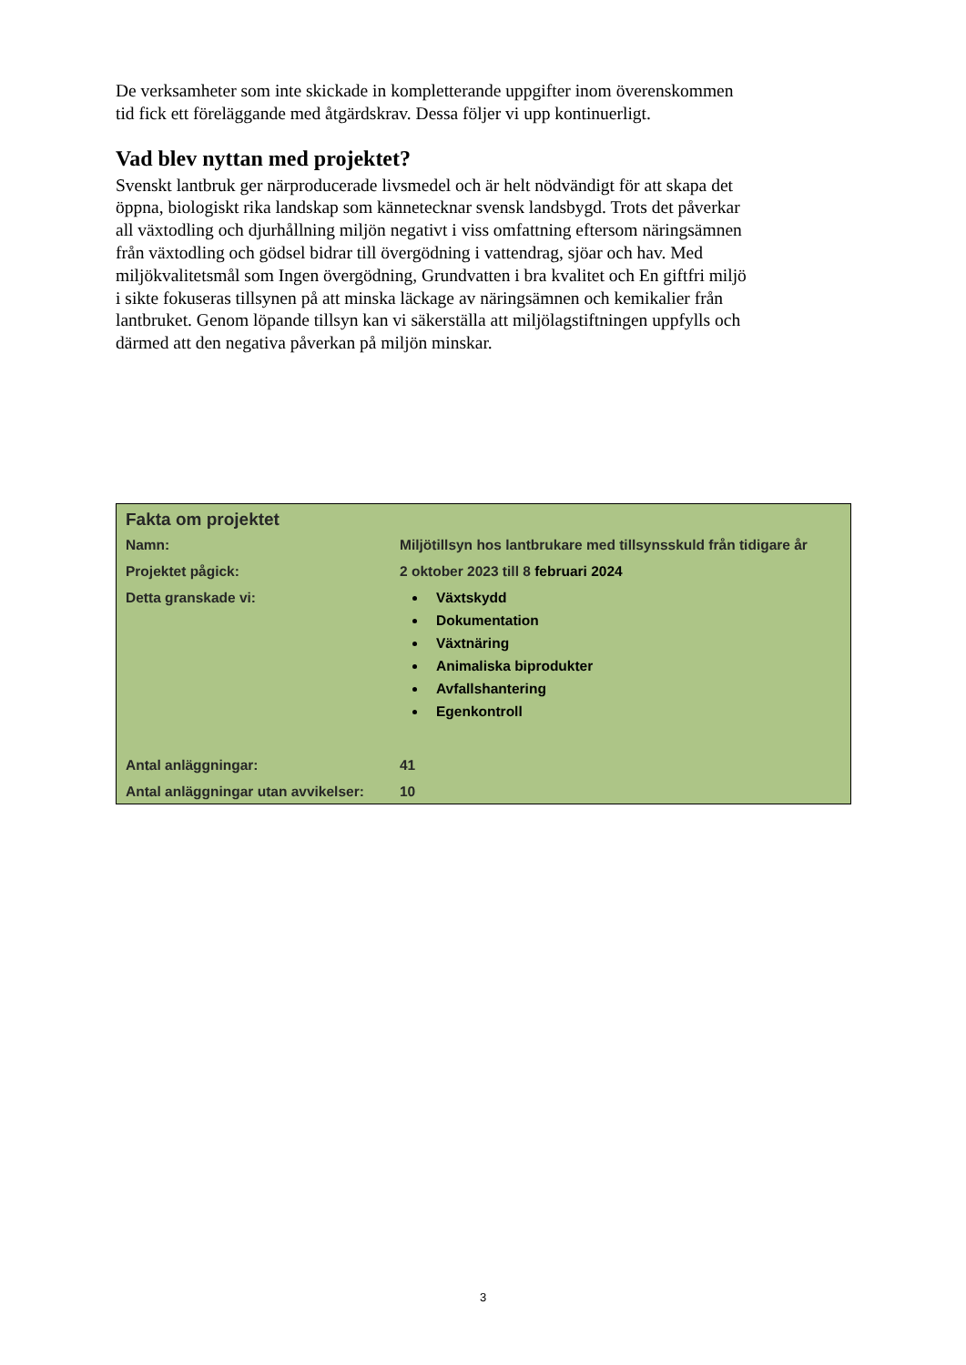De verksamheter som inte skickade in kompletterande uppgifter inom överenskommen tid fick ett föreläggande med åtgärdskrav. Dessa följer vi upp kontinuerligt.
Vad blev nyttan med projektet?
Svenskt lantbruk ger närproducerade livsmedel och är helt nödvändigt för att skapa det öppna, biologiskt rika landskap som kännetecknar svensk landsbygd. Trots det påverkar all växtodling och djurhållning miljön negativt i viss omfattning eftersom näringsämnen från växtodling och gödsel bidrar till övergödning i vattendrag, sjöar och hav. Med miljökvalitetsmål som Ingen övergödning, Grundvatten i bra kvalitet och En giftfri miljö i sikte fokuseras tillsynen på att minska läckage av näringsämnen och kemikalier från lantbruket. Genom löpande tillsyn kan vi säkerställa att miljölagstiftningen uppfylls och därmed att den negativa påverkan på miljön minskar.
Fakta om projektet
| Namn: | Miljötillsyn hos lantbrukare med tillsynsskuld från tidigare år |
| Projektet pågick: | 2 oktober 2023 till 8 februari 2024 |
| Detta granskade vi: | Växtskydd Dokumentation Växtnäring Animaliska biprodukter Avfallshantering Egenkontroll |
| Antal anläggningar: | 41 |
| Antal anläggningar utan avvikelser: | 10 |
3